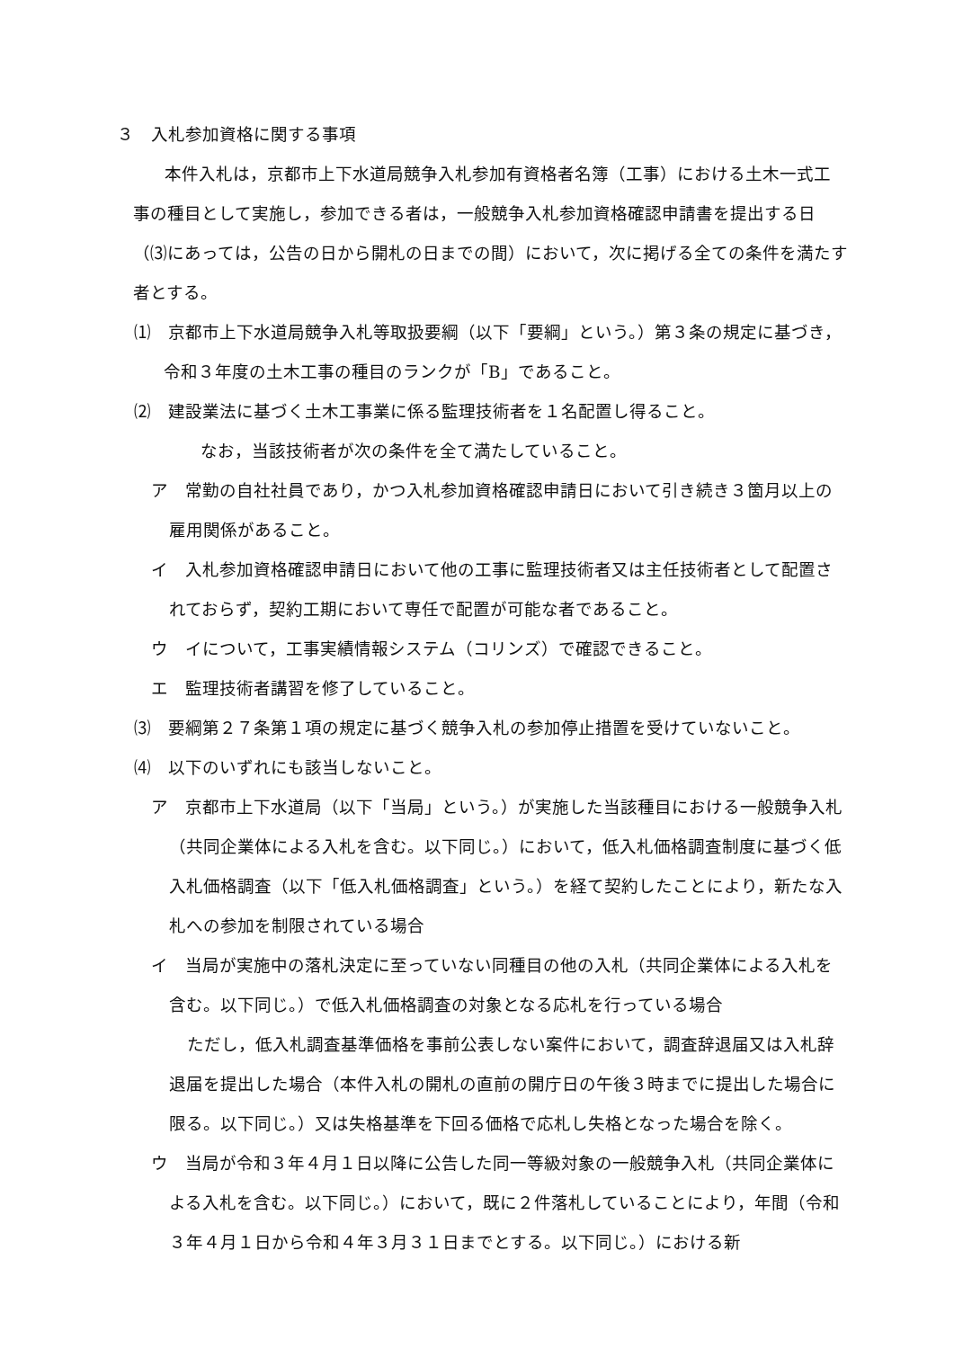３　入札参加資格に関する事項
本件入札は，京都市上下水道局競争入札参加有資格者名簿（工事）における土木一式工事の種目として実施し，参加できる者は，一般競争入札参加資格確認申請書を提出する日（⑶にあっては，公告の日から開札の日までの間）において，次に掲げる全ての条件を満たす者とする。
⑴　京都市上下水道局競争入札等取扱要綱（以下「要綱」という。）第３条の規定に基づき，令和３年度の土木工事の種目のランクが「B」であること。
⑵　建設業法に基づく土木工事業に係る監理技術者を１名配置し得ること。
なお，当該技術者が次の条件を全て満たしていること。
ア　常勤の自社社員であり，かつ入札参加資格確認申請日において引き続き３箇月以上の雇用関係があること。
イ　入札参加資格確認申請日において他の工事に監理技術者又は主任技術者として配置されておらず，契約工期において専任で配置が可能な者であること。
ウ　イについて，工事実績情報システム（コリンズ）で確認できること。
エ　監理技術者講習を修了していること。
⑶　要綱第２７条第１項の規定に基づく競争入札の参加停止措置を受けていないこと。
⑷　以下のいずれにも該当しないこと。
ア　京都市上下水道局（以下「当局」という。）が実施した当該種目における一般競争入札（共同企業体による入札を含む。以下同じ。）において，低入札価格調査制度に基づく低入札価格調査（以下「低入札価格調査」という。）を経て契約したことにより，新たな入札への参加を制限されている場合
イ　当局が実施中の落札決定に至っていない同種目の他の入札（共同企業体による入札を含む。以下同じ。）で低入札価格調査の対象となる応札を行っている場合
ただし，低入札調査基準価格を事前公表しない案件において，調査辞退届又は入札辞退届を提出した場合（本件入札の開札の直前の開庁日の午後３時までに提出した場合に限る。以下同じ。）又は失格基準を下回る価格で応札し失格となった場合を除く。
ウ　当局が令和３年４月１日以降に公告した同一等級対象の一般競争入札（共同企業体による入札を含む。以下同じ。）において，既に２件落札していることにより，年間（令和３年４月１日から令和４年３月３１日までとする。以下同じ。）における新